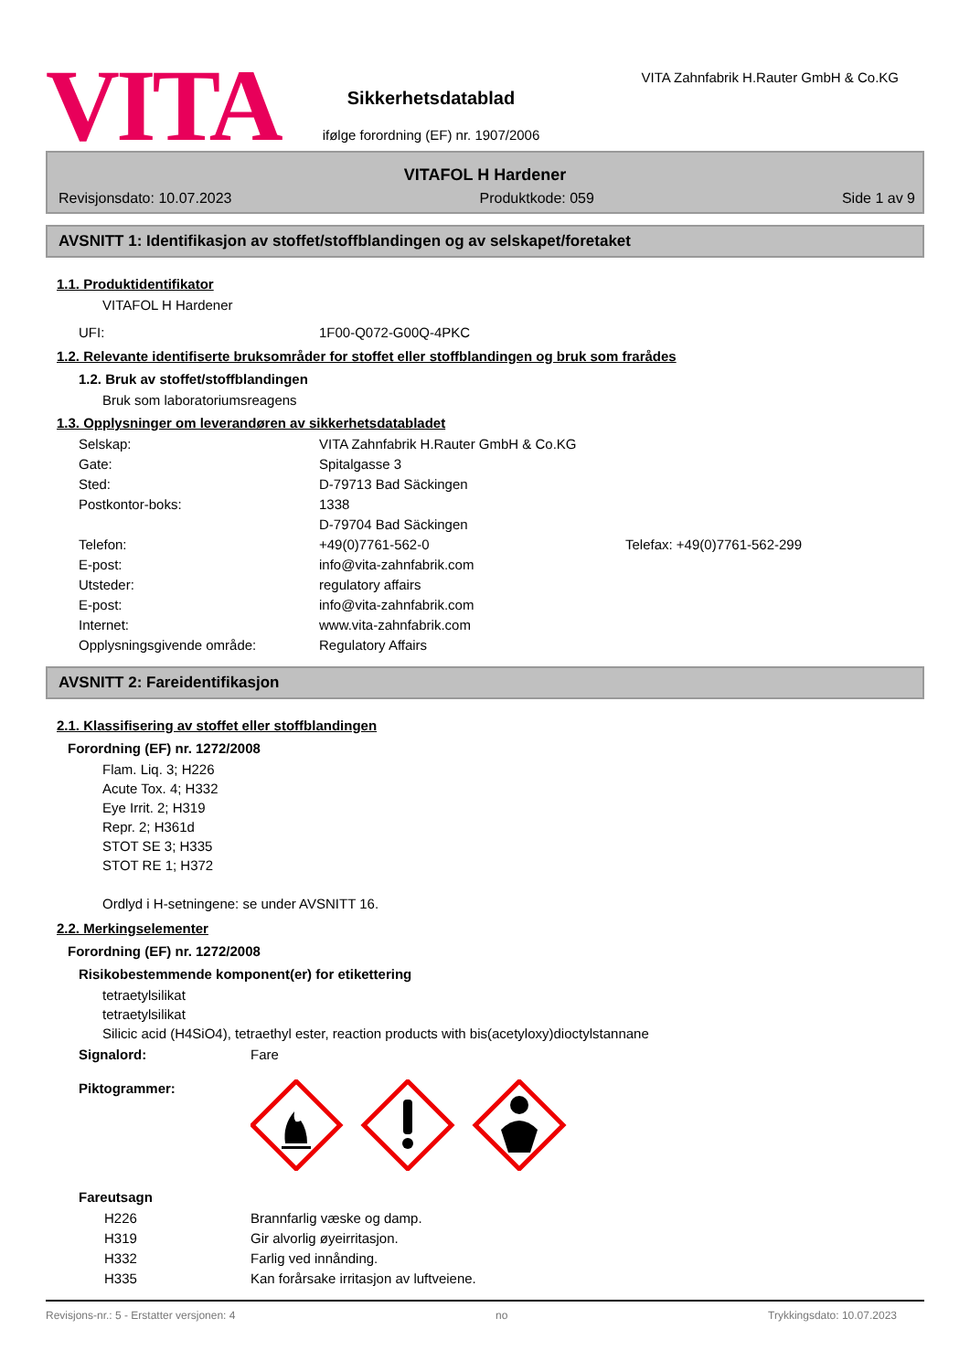VITA
Sikkerhetsdatablad
ifølge forordning (EF) nr. 1907/2006
VITA Zahnfabrik H.Rauter GmbH & Co.KG
VITAFOL H Hardener
Revisjonsdato: 10.07.2023 Produktkode: 059 Side 1 av 9
AVSNITT 1: Identifikasjon av stoffet/stoffblandingen og av selskapet/foretaket
1.1. Produktidentifikator
VITAFOL H Hardener
| UFI: | 1F00-Q072-G00Q-4PKC |
1.2. Relevante identifiserte bruksområder for stoffet eller stoffblandingen og bruk som frarådes
1.2. Bruk av stoffet/stoffblandingen
Bruk som laboratoriumsreagens
1.3. Opplysninger om leverandøren av sikkerhetsdatabladet
| Selskap: | VITA Zahnfabrik H.Rauter GmbH & Co.KG | |
| Gate: | Spitalgasse 3 | |
| Sted: | D-79713 Bad Säckingen | |
| Postkontor-boks: | 1338 | |
| | D-79704 Bad Säckingen | |
| Telefon: | +49(0)7761-562-0 | Telefax: +49(0)7761-562-299 |
| E-post: | info@vita-zahnfabrik.com | |
| Utsteder: | regulatory affairs | |
| E-post: | info@vita-zahnfabrik.com | |
| Internet: | www.vita-zahnfabrik.com | |
| Opplysningsgivende område: | Regulatory Affairs | |
AVSNITT 2: Fareidentifikasjon
2.1. Klassifisering av stoffet eller stoffblandingen
Forordning (EF) nr. 1272/2008
Flam. Liq. 3; H226
Acute Tox. 4; H332
Eye Irrit. 2; H319
Repr. 2; H361d
STOT SE 3; H335
STOT RE 1; H372
Ordlyd i H-setningene: se under AVSNITT 16.
2.2. Merkingselementer
Forordning (EF) nr. 1272/2008
Risikobestemmende komponent(er) for etikettering
tetraetylsilikat
tetraetylsilikat
Silicic acid (H4SiO4), tetraethyl ester, reaction products with bis(acetyloxy)dioctylstannane
| Signalord: | Fare |
| Piktogrammer: | |
Fareutsagn
| H226 | Brannfarlig væske og damp. |
| H319 | Gir alvorlig øyeirritasjon. |
| H332 | Farlig ved innånding. |
| H335 | Kan forårsake irritasjon av luftveiene. |
Revisjons-nr.: 5 - Erstatter versjonen: 4 no Trykkingsdato: 10.07.2023